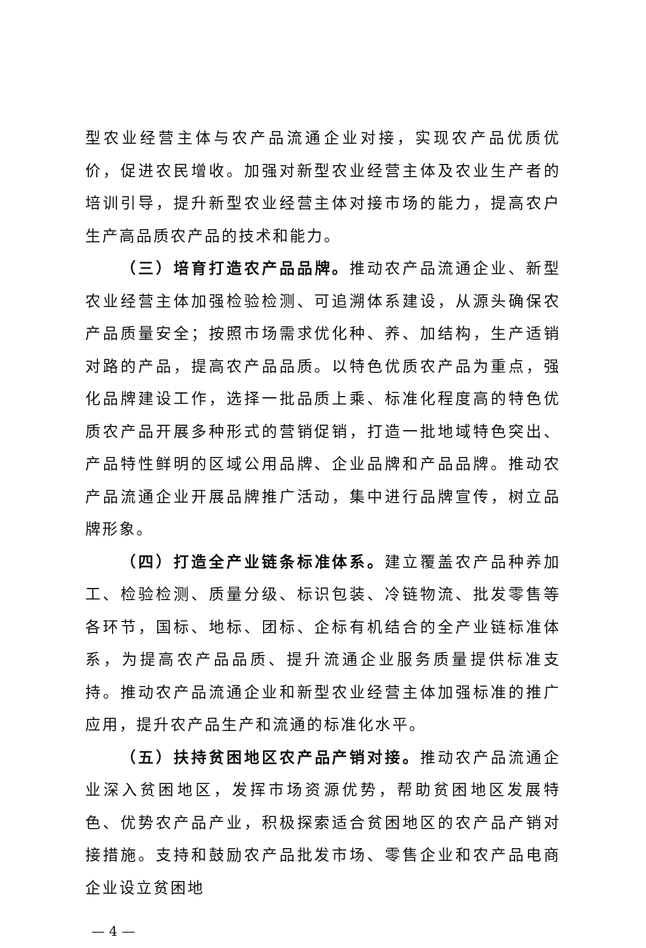型农业经营主体与农产品流通企业对接，实现农产品优质优价，促进农民增收。加强对新型农业经营主体及农业生产者的培训引导，提升新型农业经营主体对接市场的能力，提高农户生产高品质农产品的技术和能力。
（三）培育打造农产品品牌。推动农产品流通企业、新型农业经营主体加强检验检测、可追溯体系建设，从源头确保农产品质量安全；按照市场需求优化种、养、加结构，生产适销对路的产品，提高农产品品质。以特色优质农产品为重点，强化品牌建设工作，选择一批品质上乘、标准化程度高的特色优质农产品开展多种形式的营销促销，打造一批地域特色突出、产品特性鲜明的区域公用品牌、企业品牌和产品品牌。推动农产品流通企业开展品牌推广活动，集中进行品牌宣传，树立品牌形象。
（四）打造全产业链条标准体系。建立覆盖农产品种养加工、检验检测、质量分级、标识包装、冷链物流、批发零售等各环节，国标、地标、团标、企标有机结合的全产业链标准体系，为提高农产品品质、提升流通企业服务质量提供标准支持。推动农产品流通企业和新型农业经营主体加强标准的推广应用，提升农产品生产和流通的标准化水平。
（五）扶持贫困地区农产品产销对接。推动农产品流通企业深入贫困地区，发挥市场资源优势，帮助贫困地区发展特色、优势农产品产业，积极探索适合贫困地区的农产品产销对接措施。支持和鼓励农产品批发市场、零售企业和农产品电商企业设立贫困地
— 4 —